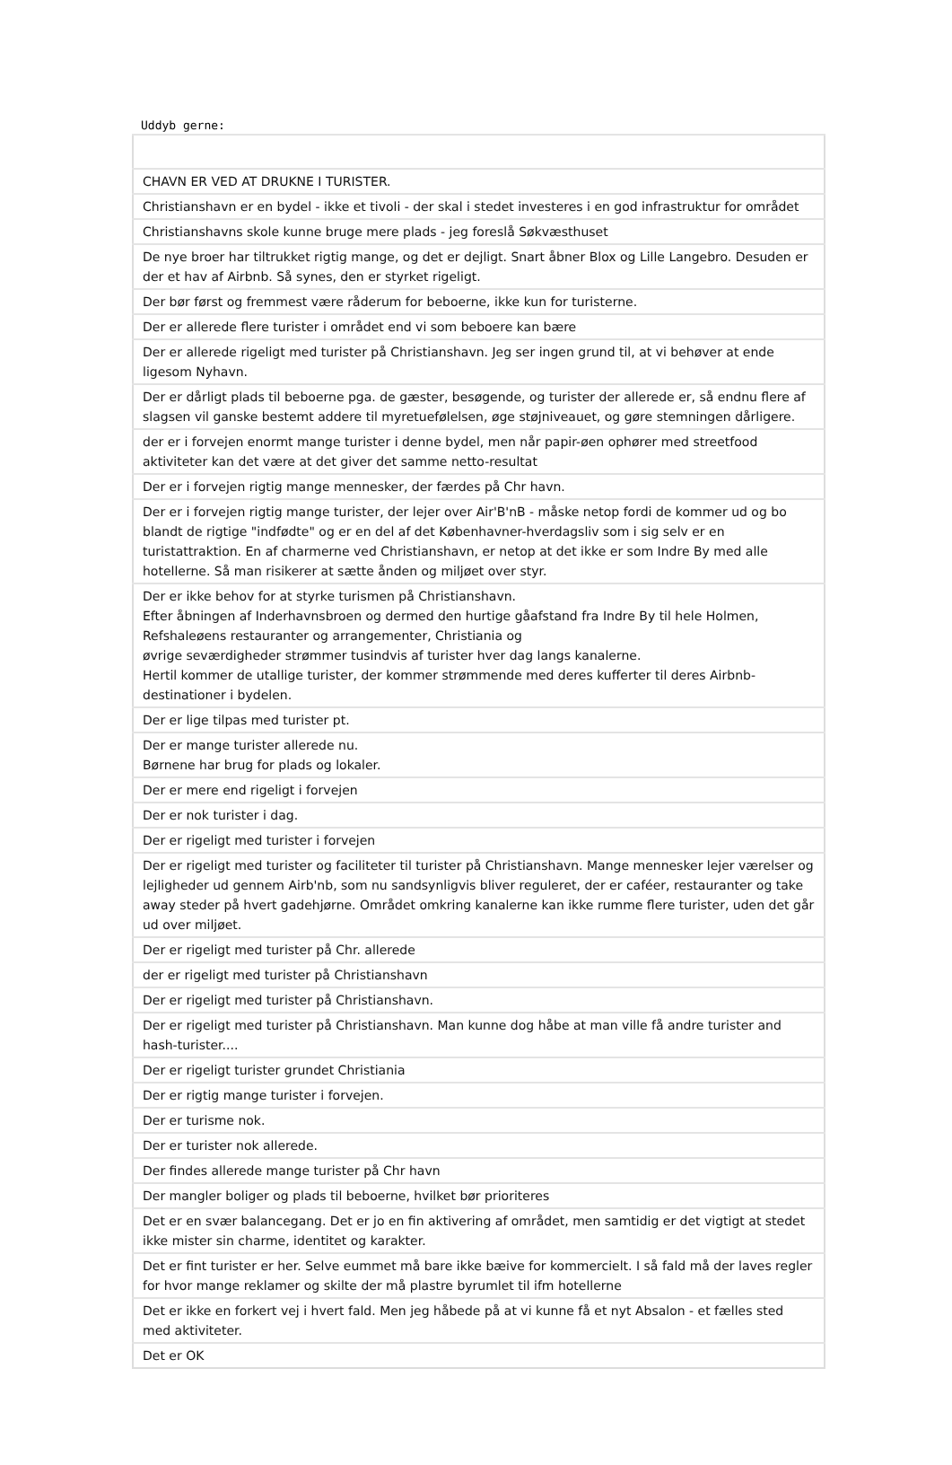Uddyb gerne:
| CHAVN ER VED AT DRUKNE I TURISTER. |
| Christianshavn er en bydel - ikke et tivoli - der skal i stedet investeres i en god infrastruktur for området |
| Christianshavns skole kunne bruge mere plads - jeg foreslå Søkvæsthuset |
| De nye broer har tiltrukket rigtig mange, og det er dejligt. Snart åbner Blox og Lille Langebro. Desuden er der et hav af Airbnb. Så synes, den er styrket rigeligt. |
| Der bør først og fremmest være råderum for beboerne, ikke kun for turisterne. |
| Der er allerede flere turister i området end vi som beboere kan bære |
| Der er allerede rigeligt med turister på Christianshavn. Jeg ser ingen grund til, at vi behøver at ende ligesom Nyhavn. |
| Der er dårligt plads til beboerne pga. de gæster, besøgende, og turister der allerede er, så endnu flere af slagsen vil ganske bestemt addere til myretuefølelsen, øge støjniveauet, og gøre stemningen dårligere. |
| der er i forvejen enormt mange turister i denne bydel, men når papir-øen ophører med streetfood aktiviteter kan det være at det giver det samme netto-resultat |
| Der er i forvejen rigtig mange mennesker, der færdes på Chr havn. |
| Der er i forvejen rigtig mange turister, der lejer over Air'B'nB - måske netop fordi de kommer ud og bo blandt de rigtige "indfødte" og er en del af det Københavner-hverdagsliv som i sig selv er en turistattraktion. En af charmerne ved Christianshavn, er netop at det ikke er som Indre By med alle hotellerne. Så man risikerer at sætte ånden og miljøet over styr. |
| Der er ikke behov for at styrke turismen på Christianshavn. Efter åbningen af Inderhavnsbroen og dermed den hurtige gåafstand fra Indre By til hele Holmen, Refshaleøens restauranter og arrangementer, Christiania og øvrige seværdigheder strømmer tusindvis af turister hver dag langs kanalerne. Hertil kommer de utallige turister, der kommer strømmende med deres kufferter til deres Airbnb-destinationer i bydelen. |
| Der er lige tilpas med turister pt. |
| Der er mange turister allerede nu. Børnene har brug for plads og lokaler. |
| Der er mere end rigeligt i forvejen |
| Der er nok turister i dag. |
| Der er rigeligt med turister i forvejen |
| Der er rigeligt med turister og faciliteter til turister på Christianshavn. Mange mennesker lejer værelser og lejligheder ud gennem Airb'nb, som nu sandsynligvis bliver reguleret, der er caféer, restauranter og take away steder på hvert gadehjørne. Området omkring kanalerne kan ikke rumme flere turister, uden det går ud over miljøet. |
| Der er rigeligt med turister på Chr. allerede |
| der er rigeligt med turister på Christianshavn |
| Der er rigeligt med turister på Christianshavn. |
| Der er rigeligt med turister på Christianshavn. Man kunne dog håbe at man ville få andre turister and hash-turister.... |
| Der er rigeligt turister grundet Christiania |
| Der er rigtig mange turister i forvejen. |
| Der er turisme nok. |
| Der er turister nok allerede. |
| Der findes allerede mange turister på Chr havn |
| Der mangler boliger og plads til beboerne, hvilket bør prioriteres |
| Det er en svær balancegang. Det er jo en fin aktivering af området, men samtidig er det vigtigt at stedet ikke mister sin charme, identitet og karakter. |
| Det er fint turister er her. Selve eummet må bare ikke bæive for kommercielt. I så fald må der laves regler for hvor mange reklamer og skilte der må plastre byrumlet til ifm hotellerne |
| Det er ikke en forkert vej i hvert fald. Men jeg håbede på at vi kunne få et nyt Absalon - et fælles sted med aktiviteter. |
| Det er OK |